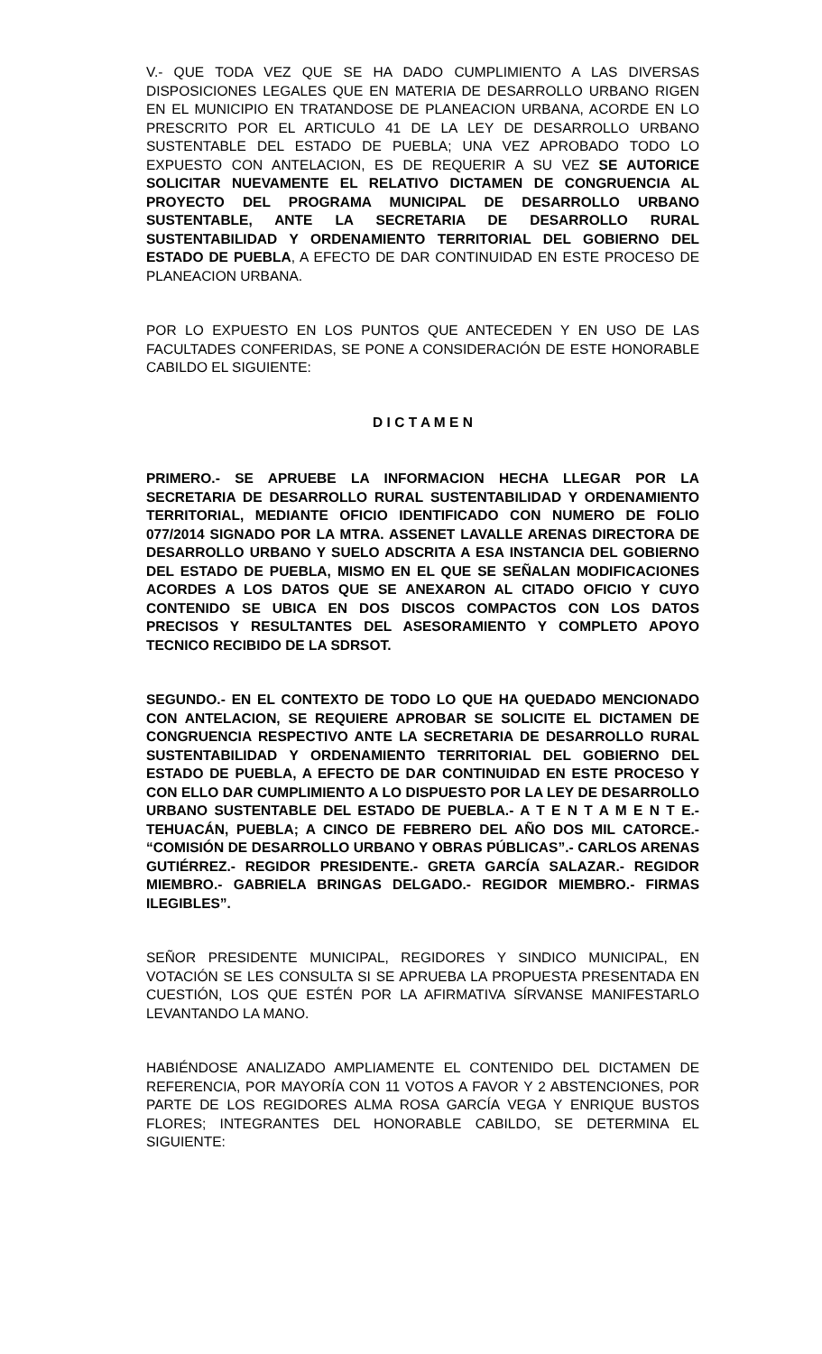V.- QUE TODA VEZ QUE SE HA DADO CUMPLIMIENTO A LAS DIVERSAS DISPOSICIONES LEGALES QUE EN MATERIA DE DESARROLLO URBANO RIGEN EN EL MUNICIPIO EN TRATANDOSE DE PLANEACION URBANA, ACORDE EN LO PRESCRITO POR EL ARTICULO 41 DE LA LEY DE DESARROLLO URBANO SUSTENTABLE DEL ESTADO DE PUEBLA; UNA VEZ APROBADO TODO LO EXPUESTO CON ANTELACION, ES DE REQUERIR A SU VEZ SE AUTORICE SOLICITAR NUEVAMENTE EL RELATIVO DICTAMEN DE CONGRUENCIA AL PROYECTO DEL PROGRAMA MUNICIPAL DE DESARROLLO URBANO SUSTENTABLE, ANTE LA SECRETARIA DE DESARROLLO RURAL SUSTENTABILIDAD Y ORDENAMIENTO TERRITORIAL DEL GOBIERNO DEL ESTADO DE PUEBLA, A EFECTO DE DAR CONTINUIDAD EN ESTE PROCESO DE PLANEACION URBANA.
POR LO EXPUESTO EN LOS PUNTOS QUE ANTECEDEN Y EN USO DE LAS FACULTADES CONFERIDAS, SE PONE A CONSIDERACIÓN DE ESTE HONORABLE CABILDO EL SIGUIENTE:
D I C T A M E N
PRIMERO.- SE APRUEBE LA INFORMACION HECHA LLEGAR POR LA SECRETARIA DE DESARROLLO RURAL SUSTENTABILIDAD Y ORDENAMIENTO TERRITORIAL, MEDIANTE OFICIO IDENTIFICADO CON NUMERO DE FOLIO 077/2014 SIGNADO POR LA MTRA. ASSENET LAVALLE ARENAS DIRECTORA DE DESARROLLO URBANO Y SUELO ADSCRITA A ESA INSTANCIA DEL GOBIERNO DEL ESTADO DE PUEBLA, MISMO EN EL QUE SE SEÑALAN MODIFICACIONES ACORDES A LOS DATOS QUE SE ANEXARON AL CITADO OFICIO Y CUYO CONTENIDO SE UBICA EN DOS DISCOS COMPACTOS CON LOS DATOS PRECISOS Y RESULTANTES DEL ASESORAMIENTO Y COMPLETO APOYO TECNICO RECIBIDO DE LA SDRSOT.
SEGUNDO.- EN EL CONTEXTO DE TODO LO QUE HA QUEDADO MENCIONADO CON ANTELACION, SE REQUIERE APROBAR SE SOLICITE EL DICTAMEN DE CONGRUENCIA RESPECTIVO ANTE LA SECRETARIA DE DESARROLLO RURAL SUSTENTABILIDAD Y ORDENAMIENTO TERRITORIAL DEL GOBIERNO DEL ESTADO DE PUEBLA, A EFECTO DE DAR CONTINUIDAD EN ESTE PROCESO Y CON ELLO DAR CUMPLIMIENTO A LO DISPUESTO POR LA LEY DE DESARROLLO URBANO SUSTENTABLE DEL ESTADO DE PUEBLA.- A T E N T A M E N T E.- TEHUACÁN, PUEBLA; A CINCO DE FEBRERO DEL AÑO DOS MIL CATORCE.- “COMISIÓN DE DESARROLLO URBANO Y OBRAS PÚBLICAS”.- CARLOS ARENAS GUTIÉRREZ.- REGIDOR PRESIDENTE.- GRETA GARCÍA SALAZAR.- REGIDOR MIEMBRO.- GABRIELA BRINGAS DELGADO.- REGIDOR MIEMBRO.- FIRMAS ILEGIBLES”.
SEÑOR PRESIDENTE MUNICIPAL, REGIDORES Y SINDICO MUNICIPAL, EN VOTACIÓN SE LES CONSULTA SI SE APRUEBA LA PROPUESTA PRESENTADA EN CUESTIÓN, LOS QUE ESTÉN POR LA AFIRMATIVA SÍRVANSE MANIFESTARLO LEVANTANDO LA MANO.
HABIÉNDOSE ANALIZADO AMPLIAMENTE EL CONTENIDO DEL DICTAMEN DE REFERENCIA, POR MAYORÍA CON 11 VOTOS A FAVOR Y 2 ABSTENCIONES, POR PARTE DE LOS REGIDORES ALMA ROSA GARCÍA VEGA Y ENRIQUE BUSTOS FLORES; INTEGRANTES DEL HONORABLE CABILDO, SE DETERMINA EL SIGUIENTE: